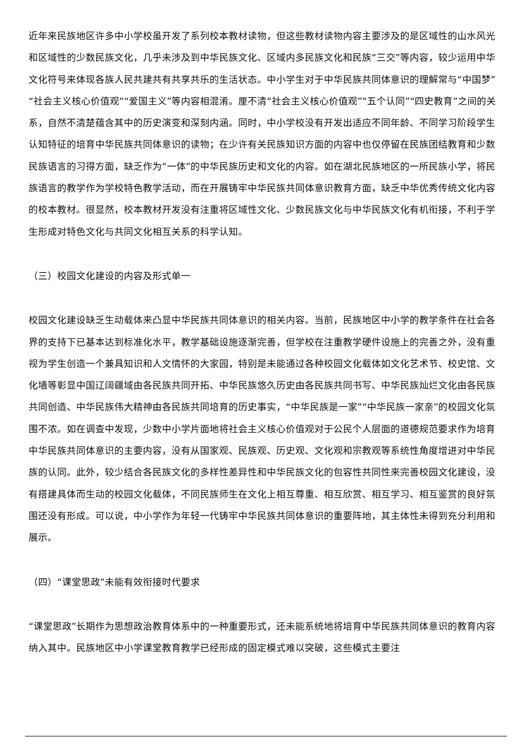近年来民族地区许多中小学校虽开发了系列校本教材读物，但这些教材读物内容主要涉及的是区域性的山水风光和区域性的少数民族文化，几乎未涉及到中华民族文化、区域内多民族文化和民族“三交”等内容，较少运用中华文化符号来体现各族人民共建共有共享共乐的生活状态。中小学生对于中华民族共同体意识的理解常与“中国梦”“社会主义核心价值观”“爱国主义”等内容相混淆。厘不清“社会主义核心价值观”“五个认同”“四史教育”之间的关系，自然不清楚蕴含其中的历史演变和深刻内涵。同时，中小学校没有开发出适应不同年龄、不同学习阶段学生认知特征的培育中华民族共同体意识的读物；在少许有关民族知识方面的内容中也仅停留在民族团结教育和少数民族语言的习得方面，缺乏作为“一体”的中华民族历史和文化的内容。如在湖北民族地区的一所民族小学，将民族语言的教学作为学校特色教学活动，而在开展铸牢中华民族共同体意识教育方面，缺乏中华优秀传统文化内容的校本教材。很显然，校本教材开发没有注重将区域性文化、少数民族文化与中华民族文化有机衔接，不利于学生形成对特色文化与共同文化相互关系的科学认知。
（三）校园文化建设的内容及形式单一
校园文化建设缺乏生动载体来凸显中华民族共同体意识的相关内容。当前，民族地区中小学的教学条件在社会各界的支持下已基本达到标准化水平，教学基础设施逐渐完善，但学校在注重教学硬件设施上的完善之外，没有重视为学生创造一个兼具知识和人文情怀的大家园，特别是未能通过各种校园文化载体如文化艺术节、校史馆、文化墙等彰显中国辽阔疆域由各民族共同开拓、中华民族悠久历史由各民族共同书写、中华民族灿烂文化由各民族共同创造、中华民族伟大精神由各民族共同培育的历史事实，“中华民族是一家”“中华民族一家亲”的校园文化氛围不浓。如在调查中发现，少数中小学片面地将社会主义核心价值观对于公民个人层面的道德规范要求作为培育中华民族共同体意识的主要内容，没有从国家观、民族观、历史观、文化观和宗教观等系统性角度增进对中华民族的认同。此外，较少结合各民族文化的多样性差异性和中华民族文化的包容性共同性来完善校园文化建设，没有搭建具体而生动的校园文化载体，不同民族师生在文化上相互尊重、相互欣赏、相互学习、相互鉴赏的良好氛围还没有形成。可以说，中小学作为年轻一代铸牢中华民族共同体意识的重要阵地，其主体性未得到充分利用和展示。
（四）“课堂思政”未能有效衔接时代要求
“课堂思政”长期作为思想政治教育体系中的一种重要形式，还未能系统地将培育中华民族共同体意识的教育内容纳入其中。民族地区中小学课堂教育教学已经形成的固定模式难以突破，这些模式主要注